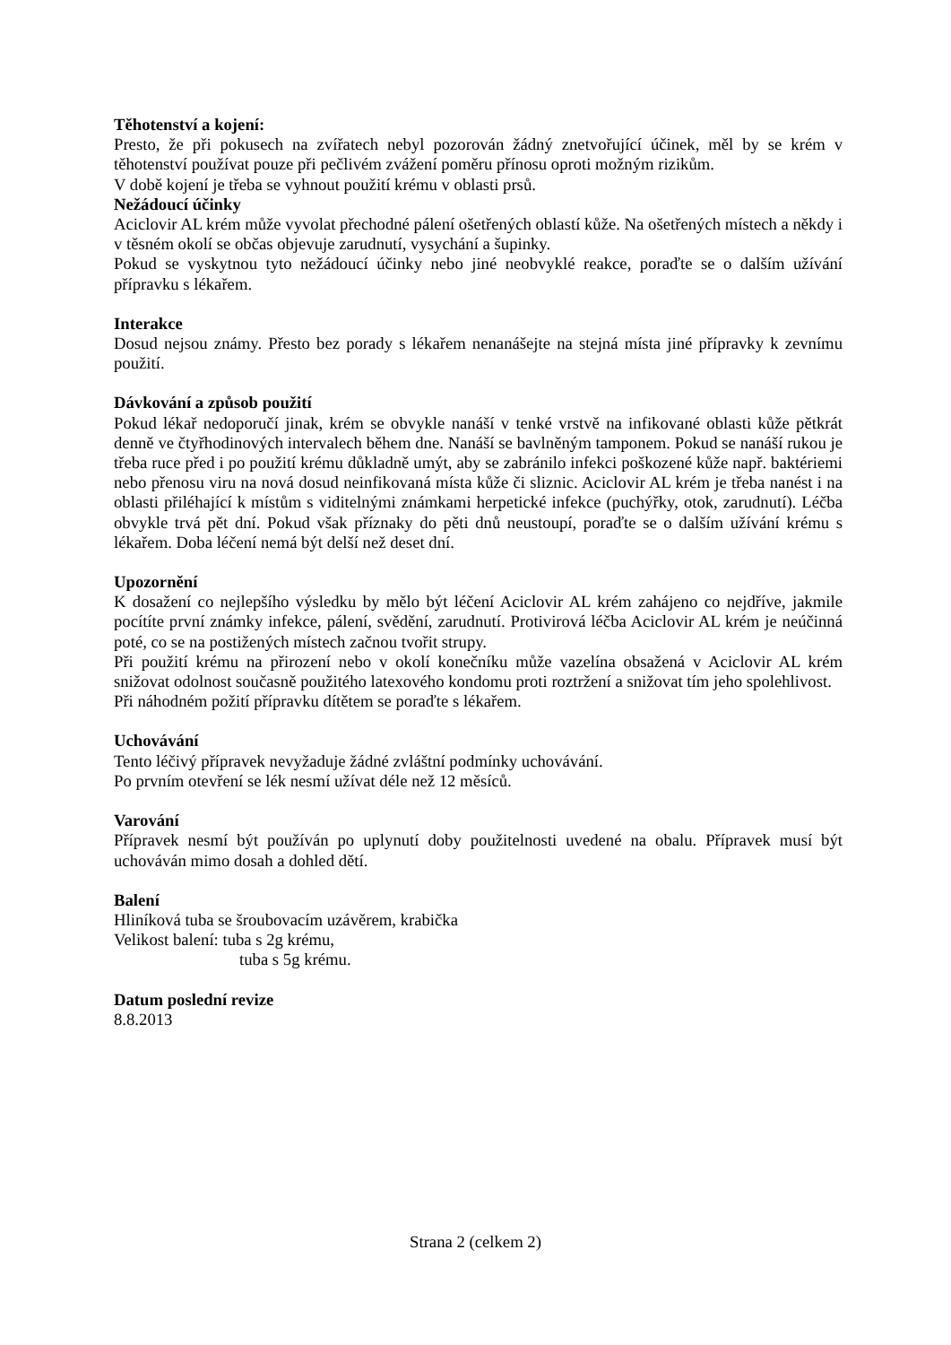Těhotenství a kojení:
Presto, že při pokusech na zvířatech nebyl pozorován žádný znetvořující účinek, měl by se krém v těhotenství používat pouze při pečlivém zvážení poměru přínosu oproti možným rizikům.
V době kojení je třeba se vyhnout použití krému v oblasti prsů.
Nežádoucí účinky
Aciclovir AL krém může vyvolat přechodné pálení ošetřených oblastí kůže. Na ošetřených místech a někdy i v těsném okolí se občas objevuje zarudnutí, vysychání a šupinky.
Pokud se vyskytnou tyto nežádoucí účinky nebo jiné neobvyklé reakce, poraďte se o dalším užívání přípravku s lékařem.
Interakce
Dosud nejsou známy. Přesto bez porady s lékařem nenanášejte na stejná místa jiné přípravky k zevnímu použití.
Dávkování a způsob použití
Pokud lékař nedoporučí jinak, krém se obvykle nanáší v tenké vrstvě na infikované oblasti kůže pětkrát denně ve čtyřhodinových intervalech během dne. Nanáší se bavlněným tamponem. Pokud se nanáší rukou je třeba ruce před i po použití krému důkladně umýt, aby se zabránilo infekci poškozené kůže např. baktériemi nebo přenosu viru na nová dosud neinfikovaná místa kůže či sliznic. Aciclovir AL krém je třeba nanést i na oblasti přiléhající k místům s viditelnými známkami herpetické infekce (puchýřky, otok, zarudnutí). Léčba obvykle trvá pět dní. Pokud však příznaky do pěti dnů neustoupí, poraďte se o dalším užívání krému s lékařem. Doba léčení nemá být delší než deset dní.
Upozornění
K dosažení co nejlepšího výsledku by mělo být léčení Aciclovir AL krém zahájeno co nejdříve, jakmile pocítíte první známky infekce, pálení, svědění, zarudnutí. Protivirová léčba Aciclovir AL krém je neúčinná poté, co se na postižených místech začnou tvořit strupy.
Při použití krému na přirození nebo v okolí konečníku může vazelína obsažená v Aciclovir AL krém snižovat odolnost současně použitého latexového kondomu proti roztržení a snižovat tím jeho spolehlivost.
Při náhodném požití přípravku dítětem se poraďte s lékařem.
Uchovávání
Tento léčivý přípravek nevyžaduje žádné zvláštní podmínky uchovávání.
Po prvním otevření se lék nesmí užívat déle než 12 měsíců.
Varování
Přípravek nesmí být používán po uplynutí doby použitelnosti uvedené na obalu. Přípravek musí být uchováván mimo dosah a dohled dětí.
Balení
Hliníková tuba se šroubovacím uzávěrem, krabička
Velikost balení: tuba s 2g krému,
tuba s 5g krému.
Datum poslední revize
8.8.2013
Strana 2 (celkem 2)